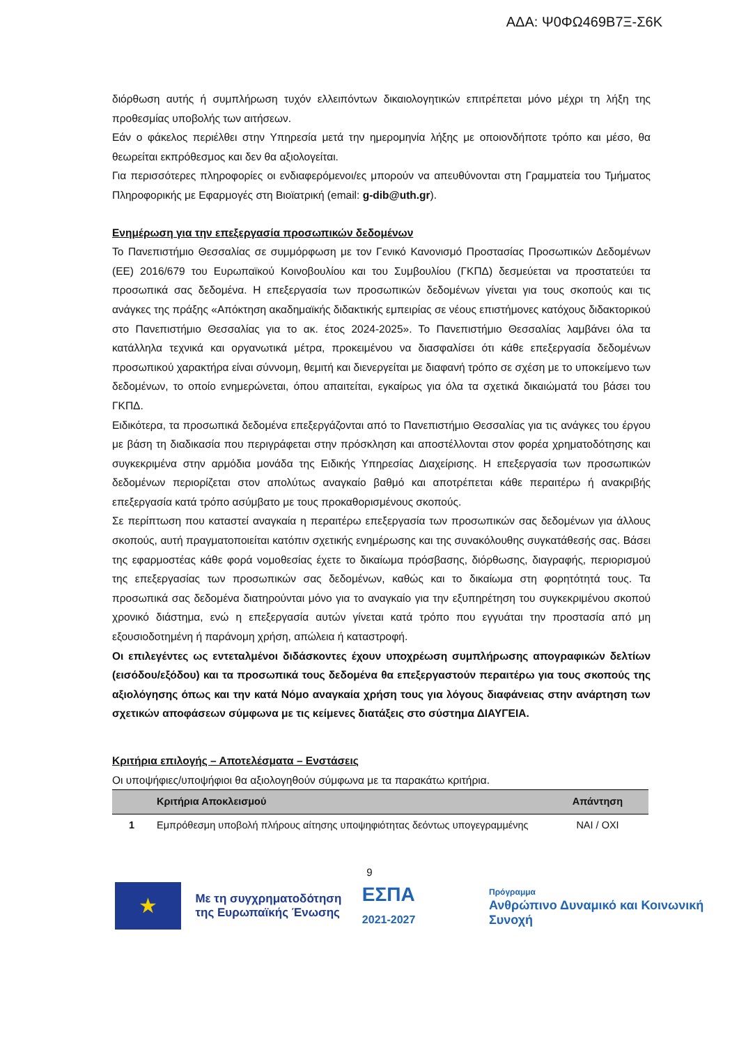ΑΔΑ: Ψ0ΦΩ469Β7Ξ-Σ6Κ
διόρθωση αυτής ή συμπλήρωση τυχόν ελλειπόντων δικαιολογητικών επιτρέπεται μόνο μέχρι τη λήξη της προθεσμίας υποβολής των αιτήσεων.
Εάν ο φάκελος περιέλθει στην Υπηρεσία μετά την ημερομηνία λήξης με οποιονδήποτε τρόπο και μέσο, θα θεωρείται εκπρόθεσμος και δεν θα αξιολογείται.
Για περισσότερες πληροφορίες οι ενδιαφερόμενοι/ες μπορούν να απευθύνονται στη Γραμματεία του Τμήματος Πληροφορικής με Εφαρμογές στη Βιοϊατρική (email: g-dib@uth.gr).
Ενημέρωση για την επεξεργασία προσωπικών δεδομένων
Το Πανεπιστήμιο Θεσσαλίας σε συμμόρφωση με τον Γενικό Κανονισμό Προστασίας Προσωπικών Δεδομένων (ΕΕ) 2016/679 του Ευρωπαϊκού Κοινοβουλίου και του Συμβουλίου (ΓΚΠΔ) δεσμεύεται να προστατεύει τα προσωπικά σας δεδομένα. Η επεξεργασία των προσωπικών δεδομένων γίνεται για τους σκοπούς και τις ανάγκες της πράξης «Απόκτηση ακαδημαϊκής διδακτικής εμπειρίας σε νέους επιστήμονες κατόχους διδακτορικού στο Πανεπιστήμιο Θεσσαλίας για το ακ. έτος 2024-2025». Το Πανεπιστήμιο Θεσσαλίας λαμβάνει όλα τα κατάλληλα τεχνικά και οργανωτικά μέτρα, προκειμένου να διασφαλίσει ότι κάθε επεξεργασία δεδομένων προσωπικού χαρακτήρα είναι σύννομη, θεμιτή και διενεργείται με διαφανή τρόπο σε σχέση με το υποκείμενο των δεδομένων, το οποίο ενημερώνεται, όπου απαιτείται, εγκαίρως για όλα τα σχετικά δικαιώματά του βάσει του ΓΚΠΔ.
Ειδικότερα, τα προσωπικά δεδομένα επεξεργάζονται από το Πανεπιστήμιο Θεσσαλίας για τις ανάγκες του έργου με βάση τη διαδικασία που περιγράφεται στην πρόσκληση και αποστέλλονται στον φορέα χρηματοδότησης και συγκεκριμένα στην αρμόδια μονάδα της Ειδικής Υπηρεσίας Διαχείρισης. Η επεξεργασία των προσωπικών δεδομένων περιορίζεται στον απολύτως αναγκαίο βαθμό και αποτρέπεται κάθε περαιτέρω ή ανακριβής επεξεργασία κατά τρόπο ασύμβατο με τους προκαθορισμένους σκοπούς.
Σε περίπτωση που καταστεί αναγκαία η περαιτέρω επεξεργασία των προσωπικών σας δεδομένων για άλλους σκοπούς, αυτή πραγματοποιείται κατόπιν σχετικής ενημέρωσης και της συνακόλουθης συγκατάθεσής σας. Βάσει της εφαρμοστέας κάθε φορά νομοθεσίας έχετε το δικαίωμα πρόσβασης, διόρθωσης, διαγραφής, περιορισμού της επεξεργασίας των προσωπικών σας δεδομένων, καθώς και το δικαίωμα στη φορητότητά τους. Τα προσωπικά σας δεδομένα διατηρούνται μόνο για το αναγκαίο για την εξυπηρέτηση του συγκεκριμένου σκοπού χρονικό διάστημα, ενώ η επεξεργασία αυτών γίνεται κατά τρόπο που εγγυάται την προστασία από μη εξουσιοδοτημένη ή παράνομη χρήση, απώλεια ή καταστροφή.
Οι επιλεγέντες ως εντεταλμένοι διδάσκοντες έχουν υποχρέωση συμπλήρωσης απογραφικών δελτίων (εισόδου/εξόδου) και τα προσωπικά τους δεδομένα θα επεξεργαστούν περαιτέρω για τους σκοπούς της αξιολόγησης όπως και την κατά Νόμο αναγκαία χρήση τους για λόγους διαφάνειας στην ανάρτηση των σχετικών αποφάσεων σύμφωνα με τις κείμενες διατάξεις στο σύστημα ΔΙΑΥΓΕΙΑ.
Κριτήρια επιλογής – Αποτελέσματα – Ενστάσεις
Οι υποψήφιες/υποψήφιοι θα αξιολογηθούν σύμφωνα με τα παρακάτω κριτήρια.
| | Κριτήρια Αποκλεισμού | Απάντηση |
| --- | --- | --- |
| 1 | Εμπρόθεσμη υποβολή πλήρους αίτησης υποψηφιότητας δεόντως υπογεγραμμένης | ΝΑΙ / ΟΧΙ |
9
★
Με τη συγχρηματοδότηση της Ευρωπαϊκής Ένωσης
ΕΣΠΑ
2021-2027
Πρόγραμμα
Ανθρώπινο Δυναμικό και Κοινωνική Συνοχή